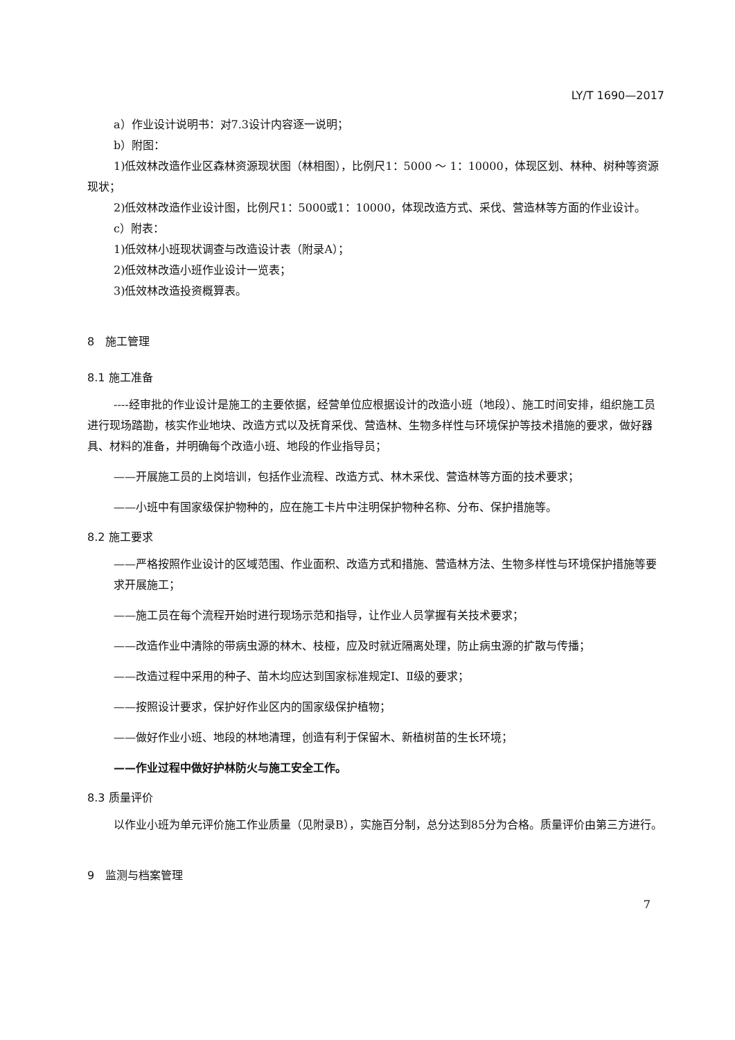LY/T 1690—2017
a）作业设计说明书：对7.3设计内容逐一说明；
b）附图：
1)低效林改造作业区森林资源现状图（林相图），比例尺1：5000 ～ 1：10000，体现区划、林种、树种等资源现状；
2)低效林改造作业设计图，比例尺1：5000或1：10000，体现改造方式、采伐、营造林等方面的作业设计。
c）附表：
1)低效林小班现状调查与改造设计表（附录A）；
2)低效林改造小班作业设计一览表；
3)低效林改造投资概算表。
8　施工管理
8.1 施工准备
----经审批的作业设计是施工的主要依据，经营单位应根据设计的改造小班（地段）、施工时间安排，组织施工员进行现场踏勘，核实作业地块、改造方式以及抚育采伐、营造林、生物多样性与环境保护等技术措施的要求，做好器具、材料的准备，并明确每个改造小班、地段的作业指导员；
——开展施工员的上岗培训，包括作业流程、改造方式、林木采伐、营造林等方面的技术要求；
——小班中有国家级保护物种的，应在施工卡片中注明保护物种名称、分布、保护措施等。
8.2 施工要求
——严格按照作业设计的区域范围、作业面积、改造方式和措施、营造林方法、生物多样性与环境保护措施等要求开展施工；
——施工员在每个流程开始时进行现场示范和指导，让作业人员掌握有关技术要求；
——改造作业中清除的带病虫源的林木、枝桠，应及时就近隔离处理，防止病虫源的扩散与传播；
——改造过程中采用的种子、苗木均应达到国家标准规定Ⅰ、Ⅱ级的要求；
——按照设计要求，保护好作业区内的国家级保护植物；
——做好作业小班、地段的林地清理，创造有利于保留木、新植树苗的生长环境；
——作业过程中做好护林防火与施工安全工作。
8.3 质量评价
以作业小班为单元评价施工作业质量（见附录B），实施百分制，总分达到85分为合格。质量评价由第三方进行。
9　监测与档案管理
7